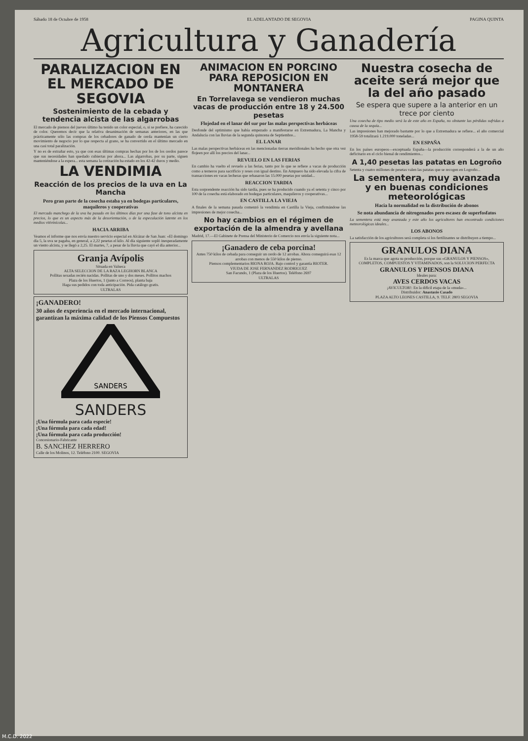Sábado 18 de Octubre de 1958 EL ADELANTADO DE SEGOVIA PAGINA QUINTA
Agricultura y Ganadería
PARALIZACION EN EL MERCADO DE SEGOVIA
Sostenimiento de la cebada y tendencia alcista de las algarrobas
El mercado de piensos del jueves último ha tenido un color especial, o, si se prefiere, ha carecido de color. Queremos decir que la relativa desanimación de semanas anteriores, en las que prácticamente sólo las compras de los cebadores de ganado de cerda mantenían un cierto movimiento de negocio por lo que respecta al grano, se ha convertido en el último mercado en una casi total paralización.
Y no es de extrañar esto, ya que con esas últimas compras hechas por los de los cerdos parece que sus necesidades han quedado cubiertas por ahora... Las algarrobas, por su parte, siguen manteniéndose a la espera... esta semana la cotización ha estado en los 42-42 duros y medio.
LA VENDIMIA
Reacción de los precios de la uva en La Mancha
Pero gran parte de la cosecha estaba ya en bodegas particulares, maquileros y cooperativas
El mercado manchego de la uva ha pasado en los últimos días por una fase de tono alcista en precios, lo que es un aspecto más de la desorientación, o de la especulación latente en los medios vitivinícolas...
HACIA ARRIBA
Veamos el informe que nos envía nuestro servicio especial en Alcázar de San Juan: «El domingo día 5, la uva se pagaba, en general, a 2,22 pesetas el kilo. Al día siguiente sopló inesperadamente un viento alcista, y se llegó a 2,25. El martes, 7, a pesar de la lluvia que cayó el día anterior...
Granja Avípolis
Situada en Valseca
ALTA SELECCION DE LA RAZA LEGHORN BLANCA
Pollitas sexadas recién nacidas. Pollitas de uno y dos meses. Pollitos machos
Plaza de los Huertos, 1 (junto a Correos), planta baja
Haga sus pedidos con toda anticipación. Pida catálogo gratis.
ULTRALAS
¡GANADERO!
30 años de experiencia en el mercado internacional, garantizan la máxima calidad de los Piensos Compuestos
SANDERS
SANDERS
¡Una fórmula para cada especie!
¡Una fórmula para cada edad!
¡Una fórmula para cada producción!
Concesionario-Fabricante
B. SANCHEZ HERRERO
Calle de los Molinos, 12. Teléfono 2100. SEGOVIA
ANIMACION EN PORCINO PARA REPOSICION EN MONTANERA
En Torrelavega se vendieron muchas vacas de producción entre 18 y 24.500 pesetas
Flojedad en el lanar del sur por las malas perspectivas herbáceas
Desfonde del optimismo que había empezado a manifestarse en Extremadura, La Mancha y Andalucía con las lluvias de la segunda quincena de Septiembre...
EL LANAR
Las malas perspectivas herbáceas en las mencionadas tierras meridionales ha hecho que otra vez flojeen por allí los precios del lanar...
REVUELO EN LAS FERIAS
En cambio ha vuelto el revuelo a las ferias, tanto por lo que se refiere a vacas de producción como a terneros para sacrificio y reses con igual destino. En Ampuero ha sido elevada la cifra de transacciones en vacas lecheras que rebasaron las 15.000 pesetas por unidad...
REACCION TARDIA
Esta sorprendente reacción ha sido tardía, pues se ha producido cuando ya el setenta y cinco por 100 de la cosecha está elaborado en bodegas particulares, maquileros y cooperativas...
EN CASTILLA LA VIEJA
A finales de la semana pasada comenzó la vendimia en Castilla la Vieja, confirmándose las impresiones de mejor cosecha...
No hay cambios en el régimen de exportación de la almendra y avellana
Madrid, 17.—El Gabinete de Prensa del Ministerio de Comercio nos envía la siguiente nota...
¡Ganadero de ceba porcina!
Antes 750 kilos de cebada para conseguir un cerdo de 12 arrobas. Ahora conseguirá esas 12 arrobas con menos de 550 kilos de pienso.
Piensos complementarios BIONA ROJA. Bajo control y garantía BIOTER.
VIUDA DE JOSE FERNANDEZ RODRIGUEZ
San Facundo, 1 (Plaza de los Huertos). Teléfono 2697
ULTRALAS
Nuestra cosecha de aceite será mejor que la del año pasado
Se espera que supere a la anterior en un trece por ciento
Una cosecha de tipo medio será la de este año en España, no obstante las pérdidas sufridas a causa de la sequía...
Las impresiones han mejorado bastante por lo que a Extremadura se refiere... el año comercial 1958-59 totalizará 1.219.000 toneladas...
EN ESPAÑA
En los países europeos—exceptuada España—la producción corresponderá a la de un año deficitario en el ciclo bienal de rendimientos...
A 1,40 pesetas las patatas en Logroño
Setenta y cuatro millones de pesetas valen las patatas que se recogen en Logroño...
La sementera, muy avanzada y en buenas condiciones meteorológicas
Hacia la normalidad en la distribución de abonos
Se nota abundancia de nitrogenados pero escasez de superfosfatos
La sementera está muy avanzada y este año los agricultores han encontrado condiciones meteorológicas ideales...
LOS ABONOS
La satisfacción de los agricultores será completa si los fertilizantes se distribuyen a tiempo...
GRANULOS DIANA
Es la marca que agota su producción, porque sus «GRANULOS Y PIENSOS», COMPLETOS, COMPUESTOS Y VITAMINADOS, son la SOLUCION PERFECTA
GRANULOS Y PIENSOS DIANA
Ideales para:
AVES CERDOS VACAS
¡AVICULTOR!: En la difícil etapa de la «muda»...
Distribuidor: Anastasio Casado
PLAZA ALTO LEONES CASTILLA, 9. TELF. 2803 SEGOVIA
M.C.D. 2022